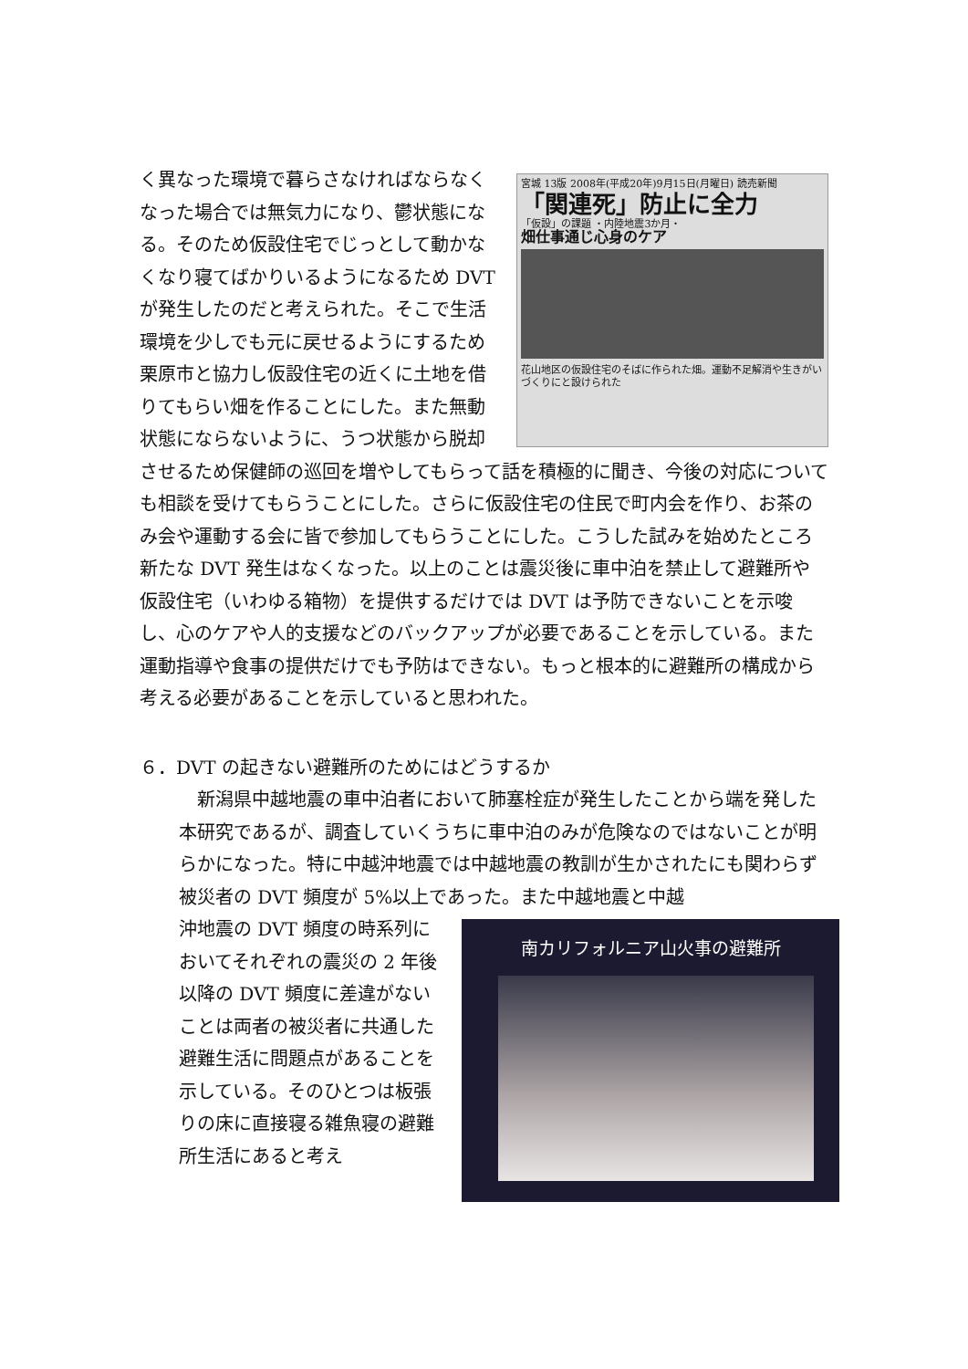宮城 13版 2008年(平成20年)9月15日(月曜日) 読売新聞
「関連死」防止に全力
「仮設」の課題 ・内陸地震3か月・
畑仕事通じ心身のケア
花山地区の仮設住宅のそばに作られた畑。運動不足解消や生きがいづくりにと設けられた
く異なった環境で暮らさなければならなくなった場合では無気力になり、鬱状態になる。そのため仮設住宅でじっとして動かなくなり寝てばかりいるようになるため DVT が発生したのだと考えられた。そこで生活環境を少しでも元に戻せるようにするため栗原市と協力し仮設住宅の近くに土地を借りてもらい畑を作ることにした。また無動状態にならないように、うつ状態から脱却させるため保健師の巡回を増やしてもらって話を積極的に聞き、今後の対応についても相談を受けてもらうことにした。さらに仮設住宅の住民で町内会を作り、お茶のみ会や運動する会に皆で参加してもらうことにした。こうした試みを始めたところ新たな DVT 発生はなくなった。以上のことは震災後に車中泊を禁止して避難所や仮設住宅（いわゆる箱物）を提供するだけでは DVT は予防できないことを示唆し、心のケアや人的支援などのバックアップが必要であることを示している。また運動指導や食事の提供だけでも予防はできない。もっと根本的に避難所の構成から考える必要があることを示していると思われた。
６．DVT の起きない避難所のためにはどうするか
　新潟県中越地震の車中泊者において肺塞栓症が発生したことから端を発した本研究であるが、調査していくうちに車中泊のみが危険なのではないことが明らかになった。特に中越沖地震では中越地震の教訓が生かされたにも関わらず被災者の DVT 頻度が 5%以上であった。また中越地震と中越
南カリフォルニア山火事の避難所
沖地震の DVT 頻度の時系列においてそれぞれの震災の 2 年後以降の DVT 頻度に差違がないことは両者の被災者に共通した避難生活に問題点があることを示している。そのひとつは板張りの床に直接寝る雑魚寝の避難所生活にあると考え